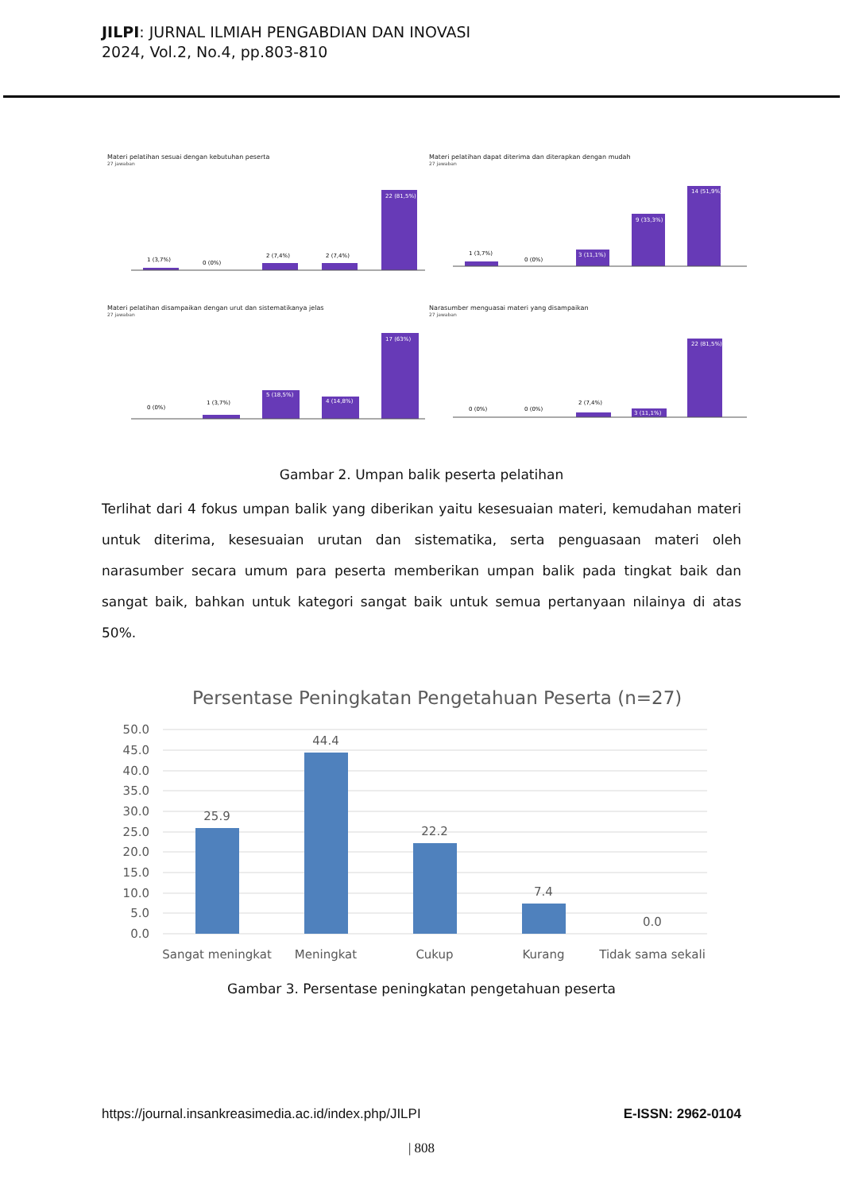JILPI: JURNAL ILMIAH PENGABDIAN DAN INOVASI
2024, Vol.2, No.4, pp.803-810
Materi pelatihan sesuai dengan kebutuhan peserta
27 jawaban
22 (81,5%)
1 (3,7%)
0 (0%)
2 (7,4%)
2 (7,4%)
Materi pelatihan dapat diterima dan diterapkan dengan mudah
27 jawaban
14 (51,9%)
9 (33,3%)
3 (11,1%)
1 (3,7%)
0 (0%)
Materi pelatihan disampaikan dengan urut dan sistematikanya jelas
27 jawaban
17 (63%)
5 (18,5%)
4 (14,8%)
1 (3,7%)
0 (0%)
Narasumber menguasai materi yang disampaikan
27 jawaban
22 (81,5%)
3 (11,1%)
2 (7,4%)
0 (0%)
0 (0%)
Gambar 2. Umpan balik peserta pelatihan
Terlihat dari 4 fokus umpan balik yang diberikan yaitu kesesuaian materi, kemudahan materi untuk diterima, kesesuaian urutan dan sistematika, serta penguasaan materi oleh narasumber secara umum para peserta memberikan umpan balik pada tingkat baik dan sangat baik, bahkan untuk kategori sangat baik untuk semua pertanyaan nilainya di atas 50%.
Persentase Peningkatan Pengetahuan Peserta (n=27)
50.0
45.0
40.0
35.0
30.0
25.0
20.0
15.0
10.0
5.0
0.0
25.9
44.4
22.2
7.4
0.0
Sangat meningkat
Meningkat
Cukup
Kurang
Tidak sama sekali
Gambar 3. Persentase peningkatan pengetahuan peserta
https://journal.insankreasimedia.ac.id/index.php/JILPI E-ISSN: 2962-0104
| 808